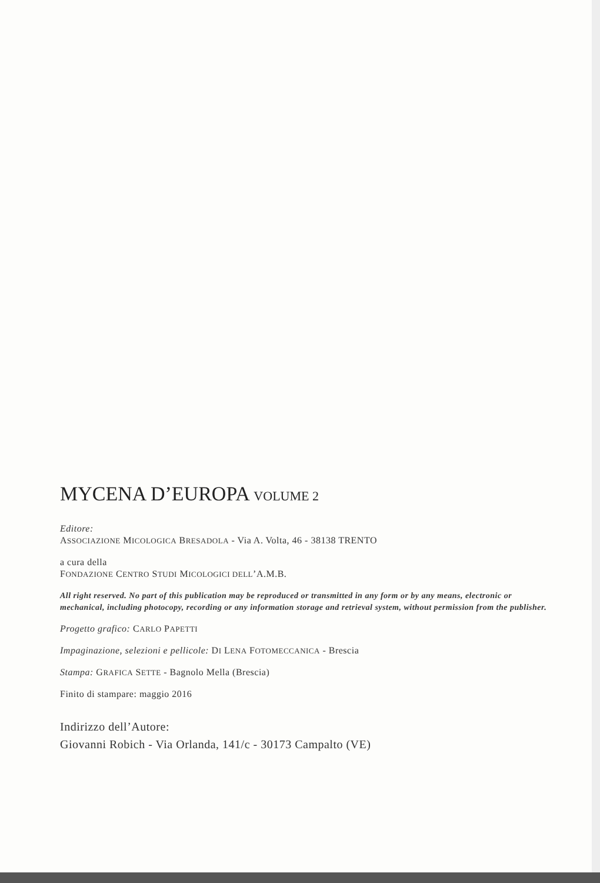MYCENA D’EUROPA VOLUME 2
Editore:
ASSOCIAZIONE MICOLOGICA BRESADOLA - Via A. Volta, 46 - 38138 TRENTO
a cura della
FONDAZIONE CENTRO STUDI MICOLOGICI DELL’A.M.B.
All right reserved. No part of this publication may be reproduced or transmitted in any form or by any means, electronic or mechanical, including photocopy, recording or any information storage and retrieval system, without permission from the publisher.
Progetto grafico: CARLO PAPETTI
Impaginazione, selezioni e pellicole: DI LENA FOTOMECCANICA - Brescia
Stampa: GRAFICA SETTE - Bagnolo Mella (Brescia)
Finito di stampare: maggio 2016
Indirizzo dell’Autore:
Giovanni Robich - Via Orlanda, 141/c - 30173 Campalto (VE)